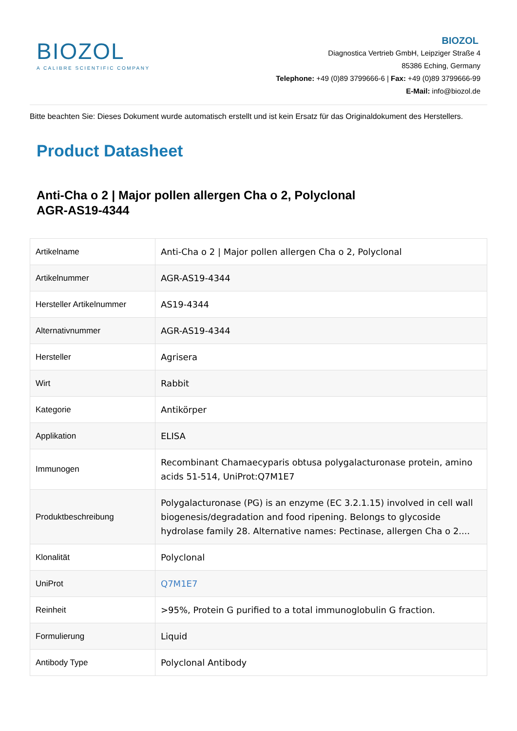BIOZOL
A CALIBRE SCIENTIFIC COMPANY
BIOZOL
Diagnostica Vertrieb GmbH, Leipziger Straße 4
85386 Eching, Germany
Telephone: +49 (0)89 3799666-6 | Fax: +49 (0)89 3799666-99
E-Mail: info@biozol.de
Bitte beachten Sie: Dieses Dokument wurde automatisch erstellt und ist kein Ersatz für das Originaldokument des Herstellers.
Product Datasheet
Anti-Cha o 2 | Major pollen allergen Cha o 2, Polyclonal
AGR-AS19-4344
| Artikelname | Anti-Cha o 2 / Major pollen allergen Cha o 2, Polyclonal |
| Artikelnummer | AGR-AS19-4344 |
| Hersteller Artikelnummer | AS19-4344 |
| Alternativnummer | AGR-AS19-4344 |
| Hersteller | Agrisera |
| Wirt | Rabbit |
| Kategorie | Antikörper |
| Applikation | ELISA |
| Immunogen | Recombinant Chamaecyparis obtusa polygalacturonase protein, amino acids 51-514, UniProt:Q7M1E7 |
| Produktbeschreibung | Polygalacturonase (PG) is an enzyme (EC 3.2.1.15) involved in cell wall biogenesis/degradation and food ripening. Belongs to glycoside hydrolase family 28. Alternative names: Pectinase, allergen Cha o 2.... |
| Klonalität | Polyclonal |
| UniProt | Q7M1E7 |
| Reinheit | >95%, Protein G purified to a total immunoglobulin G fraction. |
| Formulierung | Liquid |
| Antibody Type | Polyclonal Antibody |